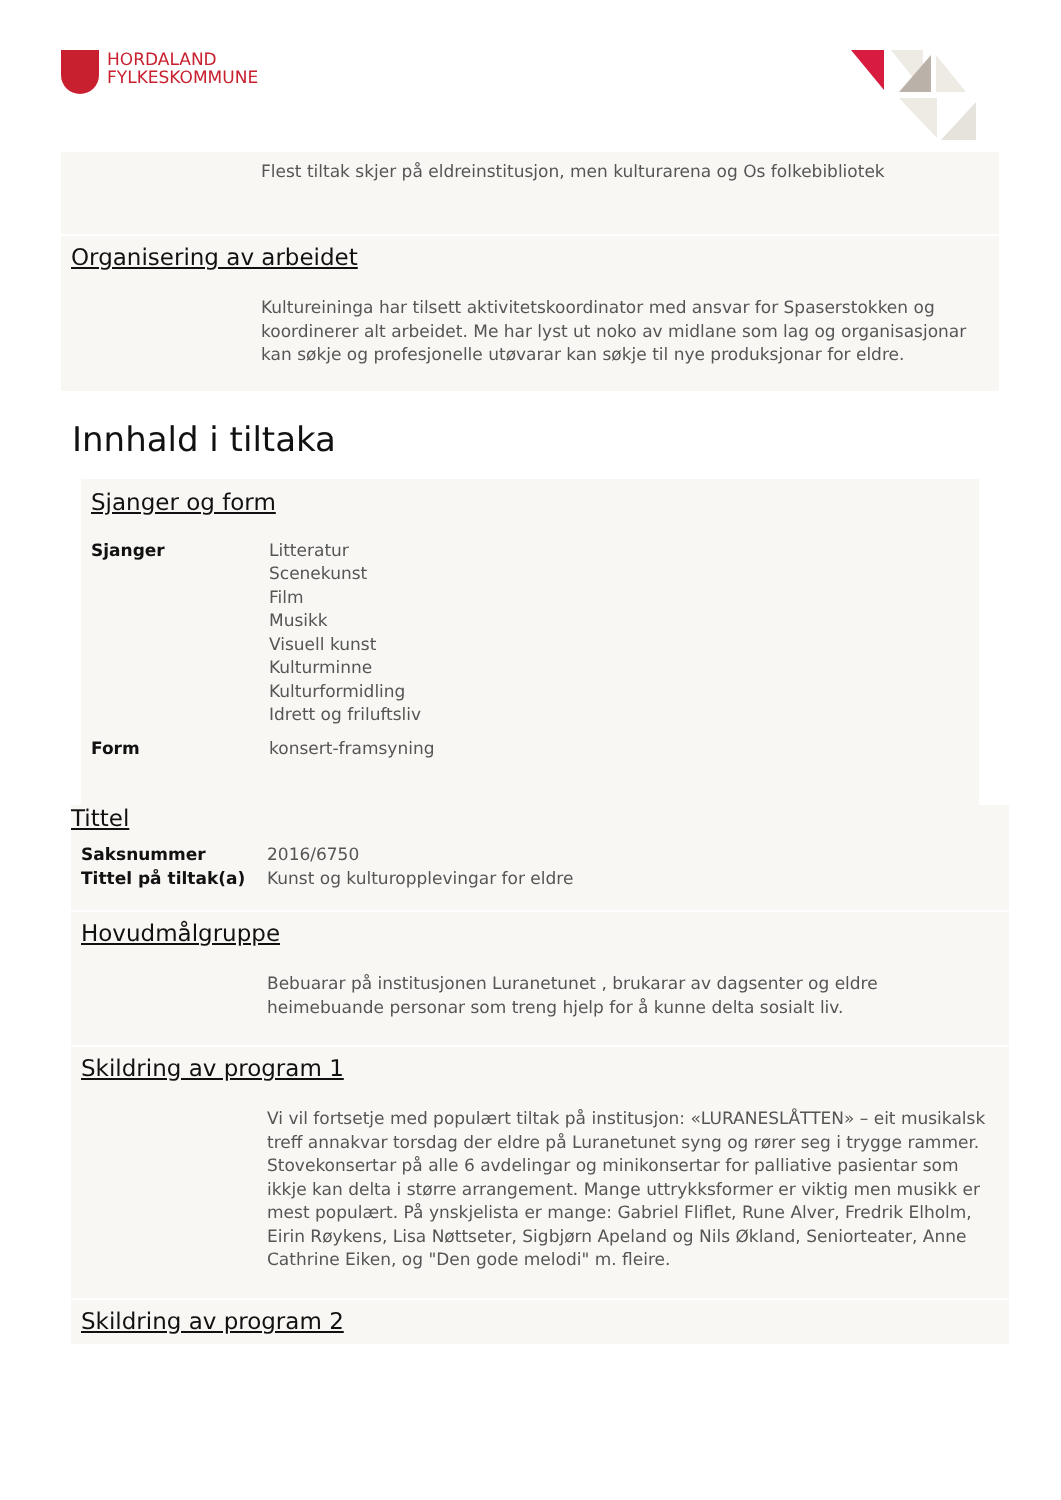HORDALAND
FYLKESKOMMUNE
Flest tiltak skjer på eldreinstitusjon, men kulturarena og Os folkebibliotek
Organisering av arbeidet
Kultureininga har tilsett aktivitetskoordinator med ansvar for Spaserstokken og koordinerer alt arbeidet. Me har lyst ut noko av midlane som lag og organisasjonar kan søkje og profesjonelle utøvarar kan søkje til nye produksjonar for eldre.
Innhald i tiltaka
Sjanger og form
Sjanger Litteratur
Scenekunst
Film
Musikk
Visuell kunst
Kulturminne
Kulturformidling
Idrett og friluftsliv
Form konsert-framsyning
Tittel
Saksnummer
Tittel på tiltak(a)
2016/6750
Kunst og kulturopplevingar for eldre
Hovudmålgruppe
Bebuarar på institusjonen Luranetunet , brukarar av dagsenter og eldre heimebuande personar som treng hjelp for å kunne delta sosialt liv.
Skildring av program 1
Vi vil fortsetje med populært tiltak på institusjon: «LURANESLÅTTEN» – eit musikalsk treff annakvar torsdag der eldre på Luranetunet syng og rører seg i trygge rammer. Stovekonsertar på alle 6 avdelingar og minikonsertar for palliative pasientar som ikkje kan delta i større arrangement. Mange uttrykksformer er viktig men musikk er mest populært. På ynskjelista er mange: Gabriel Fliflet, Rune Alver, Fredrik Elholm, Eirin Røykens, Lisa Nøttseter, Sigbjørn Apeland og Nils Økland, Seniorteater, Anne Cathrine Eiken, og "Den gode melodi" m. fleire.
Skildring av program 2